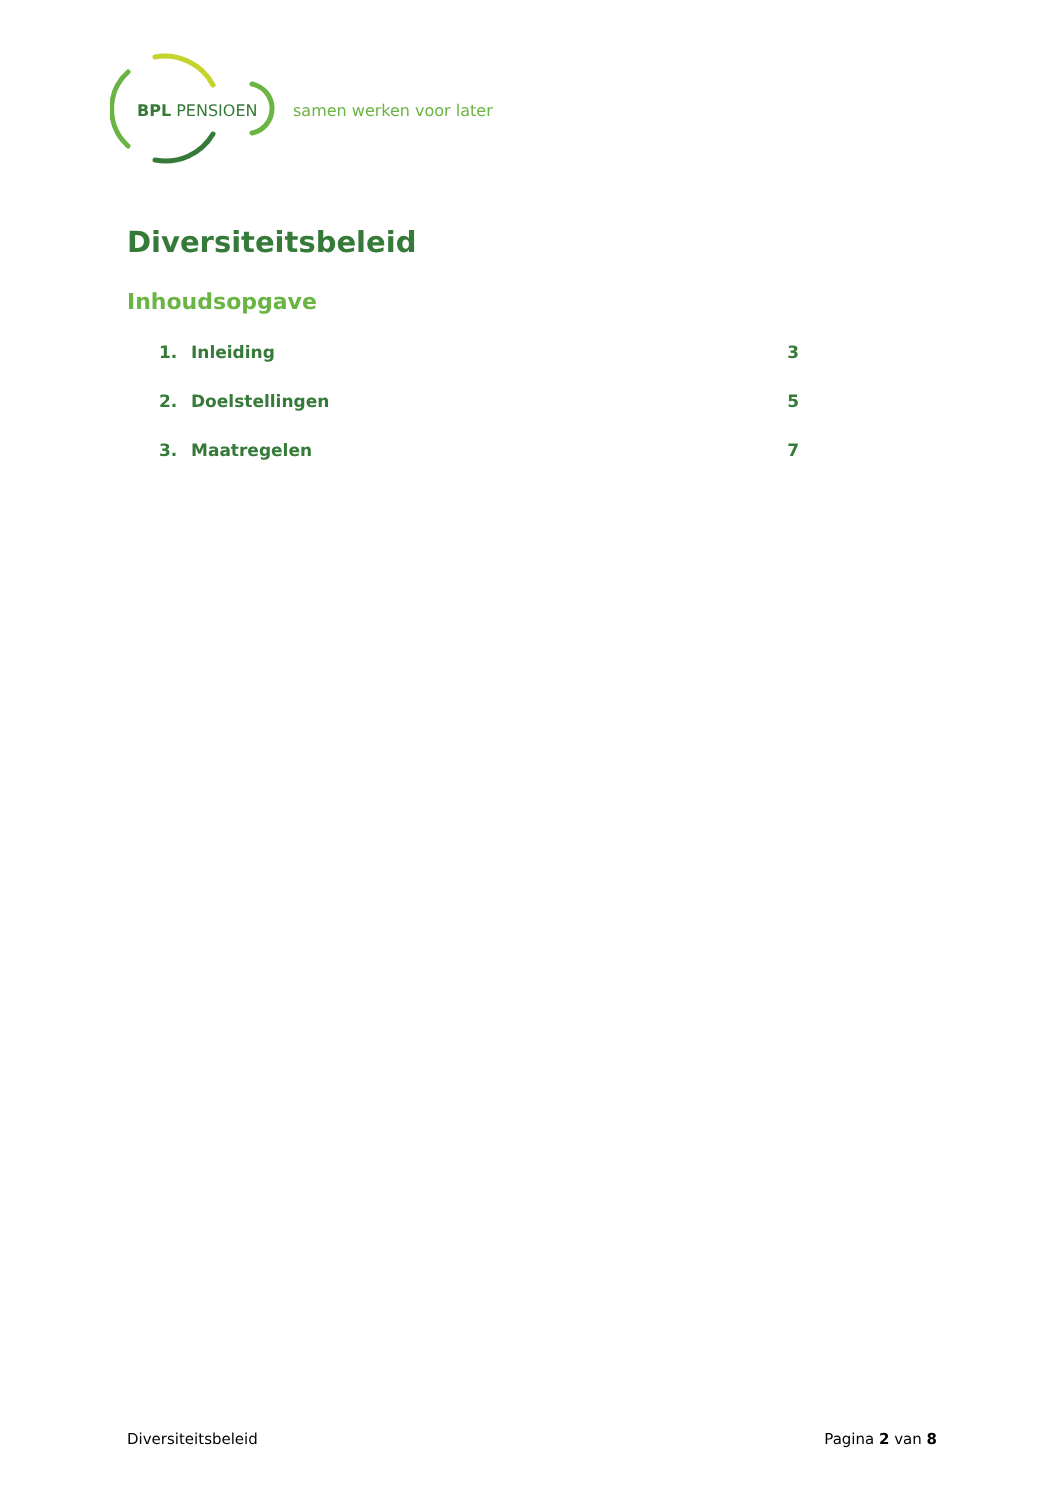BPL PENSIOEN
samen werken voor later
Diversiteitsbeleid
Inhoudsopgave
1. Inleiding 3
2. Doelstellingen 5
3. Maatregelen 7
Diversiteitsbeleid Pagina 2 van 8